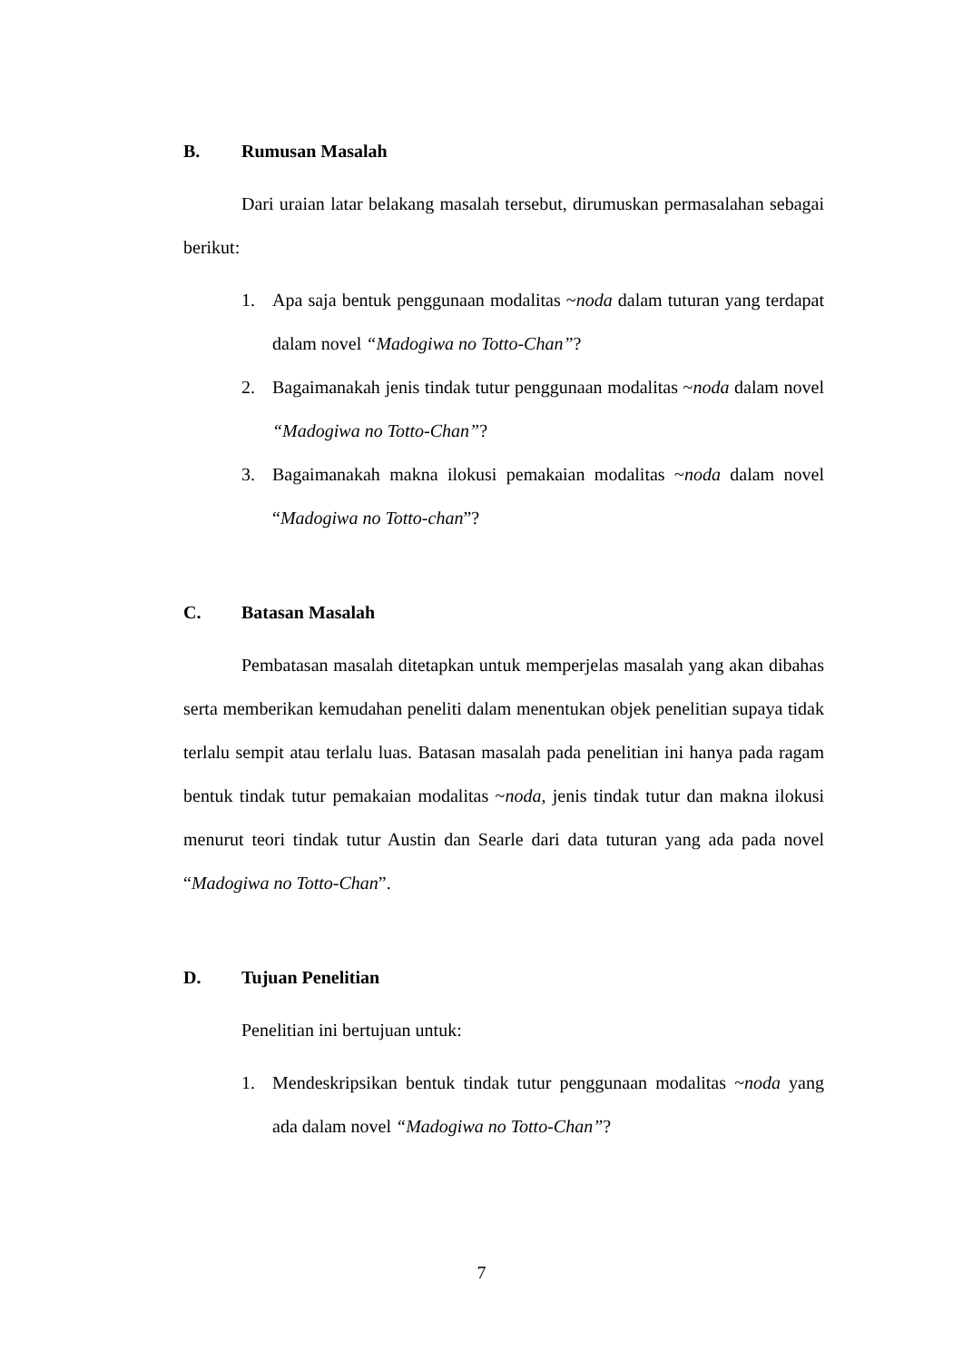B. Rumusan Masalah
Dari uraian latar belakang masalah tersebut, dirumuskan permasalahan sebagai berikut:
1. Apa saja bentuk penggunaan modalitas ~noda dalam tuturan yang terdapat dalam novel “Madogiwa no Totto-Chan”?
2. Bagaimanakah jenis tindak tutur penggunaan modalitas ~noda dalam novel “Madogiwa no Totto-Chan”?
3. Bagaimanakah makna ilokusi pemakaian modalitas ~noda dalam novel “Madogiwa no Totto-chan”?
C. Batasan Masalah
Pembatasan masalah ditetapkan untuk memperjelas masalah yang akan dibahas serta memberikan kemudahan peneliti dalam menentukan objek penelitian supaya tidak terlalu sempit atau terlalu luas. Batasan masalah pada penelitian ini hanya pada ragam bentuk tindak tutur pemakaian modalitas ~noda, jenis tindak tutur dan makna ilokusi menurut teori tindak tutur Austin dan Searle dari data tuturan yang ada pada novel “Madogiwa no Totto-Chan”.
D. Tujuan Penelitian
Penelitian ini bertujuan untuk:
1. Mendeskripsikan bentuk tindak tutur penggunaan modalitas ~noda yang ada dalam novel “Madogiwa no Totto-Chan”?
7